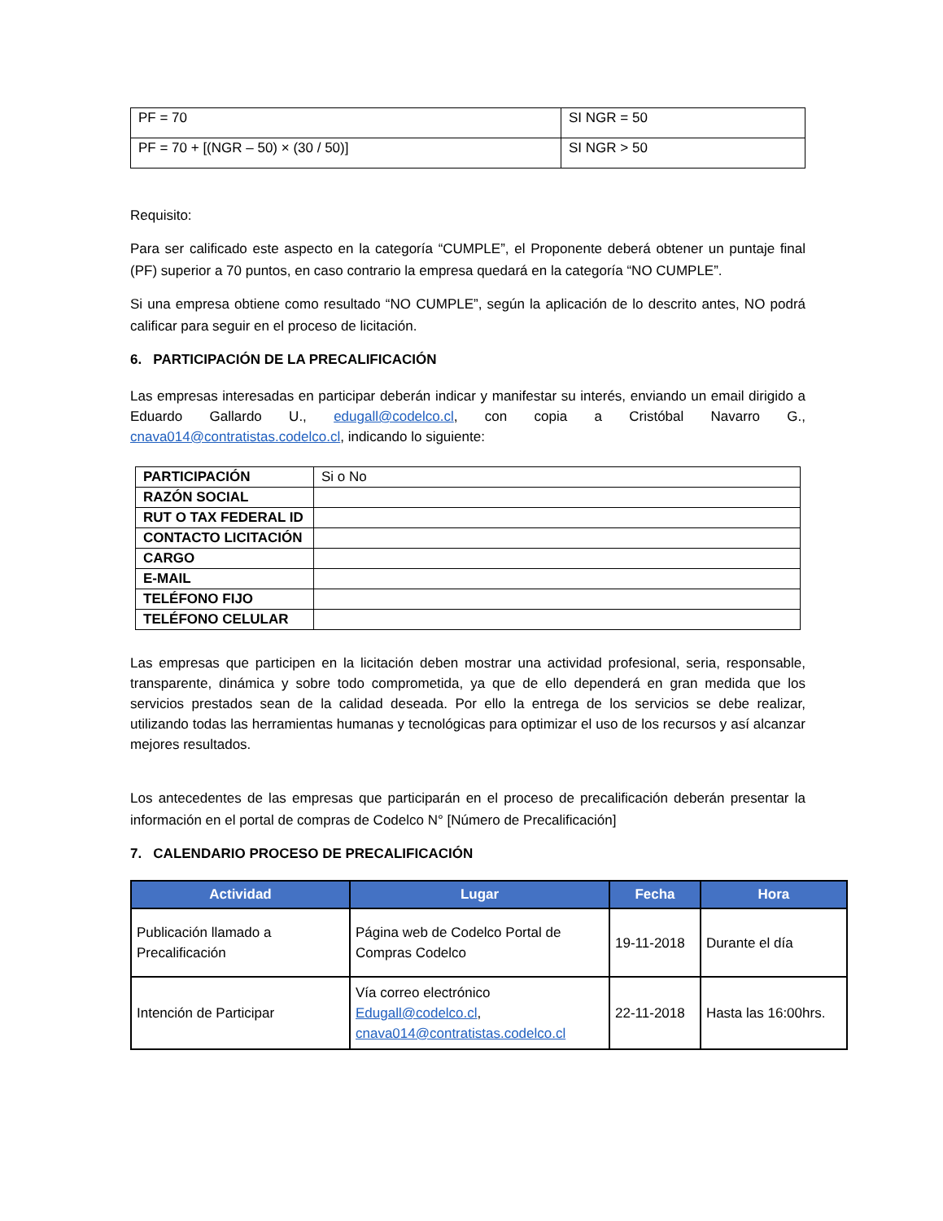| PF = 70 | SI NGR = 50 |
| PF = 70 + [(NGR – 50) × (30 / 50)] | SI NGR > 50 |
Requisito:
Para ser calificado este aspecto en la categoría “CUMPLE”, el Proponente deberá obtener un puntaje final (PF) superior a 70 puntos, en caso contrario la empresa quedará en la categoría “NO CUMPLE”.
Si una empresa obtiene como resultado “NO CUMPLE”, según la aplicación de lo descrito antes, NO podrá calificar para seguir en el proceso de licitación.
6. PARTICIPACIÓN DE LA PRECALIFICACIÓN
Las empresas interesadas en participar deberán indicar y manifestar su interés, enviando un email dirigido a Eduardo Gallardo U., edugall@codelco.cl, con copia a Cristóbal Navarro G., cnava014@contratistas.codelco.cl, indicando lo siguiente:
| PARTICIPACIÓN | Si o No |
| RAZÓN SOCIAL | |
| RUT O TAX FEDERAL ID | |
| CONTACTO LICITACIÓN | |
| CARGO | |
| E-MAIL | |
| TELÉFONO FIJO | |
| TELÉFONO CELULAR | |
Las empresas que participen en la licitación deben mostrar una actividad profesional, seria, responsable, transparente, dinámica y sobre todo comprometida, ya que de ello dependerá en gran medida que los servicios prestados sean de la calidad deseada. Por ello la entrega de los servicios se debe realizar, utilizando todas las herramientas humanas y tecnológicas para optimizar el uso de los recursos y así alcanzar mejores resultados.
Los antecedentes de las empresas que participarán en el proceso de precalificación deberán presentar la información en el portal de compras de Codelco N° [Número de Precalificación]
7. CALENDARIO PROCESO DE PRECALIFICACIÓN
| Actividad | Lugar | Fecha | Hora |
| --- | --- | --- | --- |
| Publicación llamado a Precalificación | Página web de Codelco Portal de Compras Codelco | 19-11-2018 | Durante el día |
| Intención de Participar | Vía correo electrónico Edugall@codelco.cl , cnava014@contratistas.codelco.cl | 22-11-2018 | Hasta las 16:00hrs. |